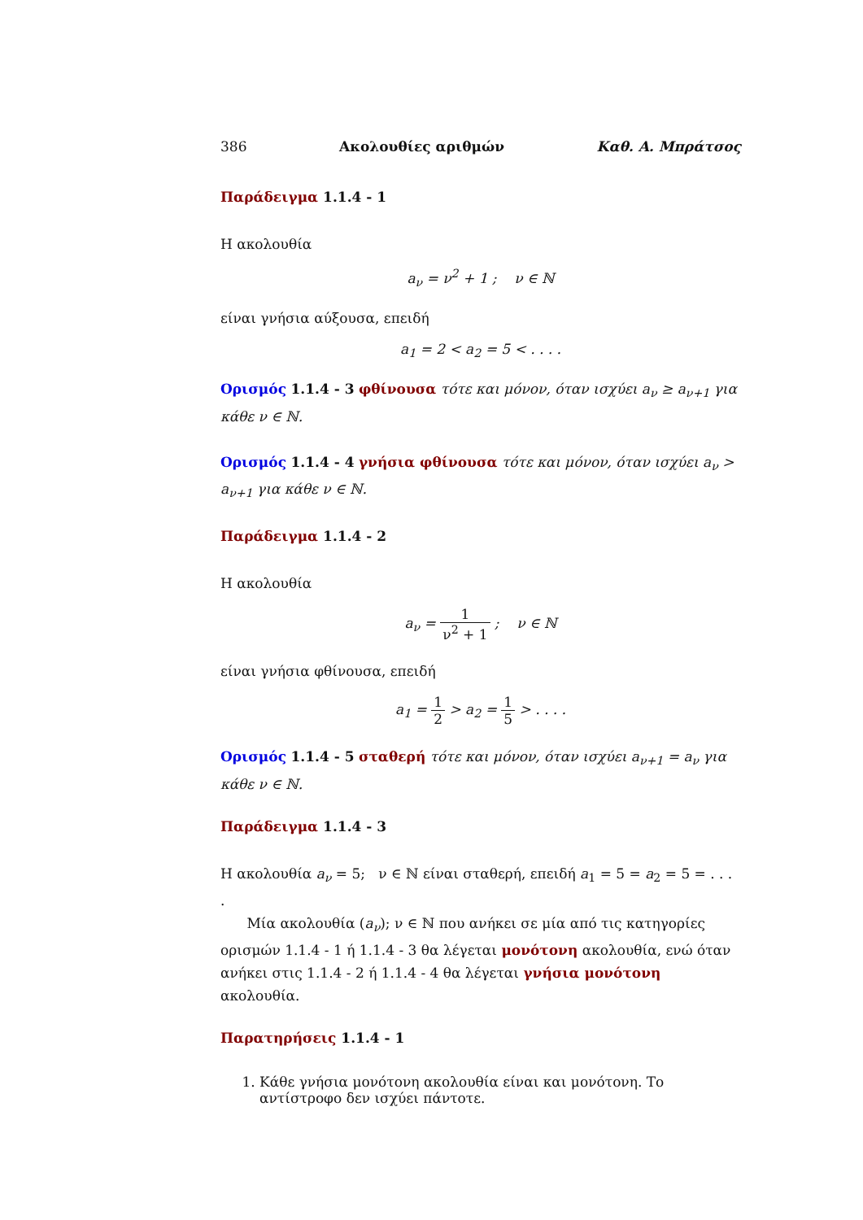386 Ακολουθίες αριθμών Καθ. Α. Μπράτσος
Παράδειγμα 1.1.4 - 1
Η ακολουθία
a<sub>ν</sub> = ν<sup>2</sup> + 1 ; ν ∈ ℕ
είναι γνήσια αύξουσα, επειδή
a<sub>1</sub> = 2 < a<sub>2</sub> = 5 < . . . .
Ορισμός 1.1.4 - 3 φθίνουσα τότε και μόνον, όταν ισχύει a<sub>ν</sub> ≥ a<sub>ν+1</sub> για κάθε ν ∈ ℕ.
Ορισμός 1.1.4 - 4 γνήσια φθίνουσα τότε και μόνον, όταν ισχύει a<sub>ν</sub> > a<sub>ν+1</sub> για κάθε ν ∈ ℕ.
Παράδειγμα 1.1.4 - 2
Η ακολουθία
a<sub>ν</sub> = 1 ν<sup>2</sup> + 1 ; ν ∈ ℕ
είναι γνήσια φθίνουσα, επειδή
a<sub>1</sub> = 1 2 > a<sub>2</sub> = 1 5 > . . . .
Ορισμός 1.1.4 - 5 σταθερή τότε και μόνον, όταν ισχύει a<sub>ν+1</sub> = a<sub>ν</sub> για κάθε ν ∈ ℕ.
Παράδειγμα 1.1.4 - 3
Η ακολουθία a<sub>ν</sub> = 5; ν ∈ ℕ είναι σταθερή, επειδή a<sub>1</sub> = 5 = a<sub>2</sub> = 5 = . . . .
Μία ακολουθία (a<sub>ν</sub>); ν ∈ ℕ που ανήκει σε μία από τις κατηγορίες ορισμών 1.1.4 - 1 ή 1.1.4 - 3 θα λέγεται μονότονη ακολουθία, ενώ όταν ανήκει στις 1.1.4 - 2 ή 1.1.4 - 4 θα λέγεται γνήσια μονότονη ακολουθία.
Παρατηρήσεις 1.1.4 - 1
1. Κάθε γνήσια μονότονη ακολουθία είναι και μονότονη. Το αντίστροφο δεν ισχύει πάντοτε.